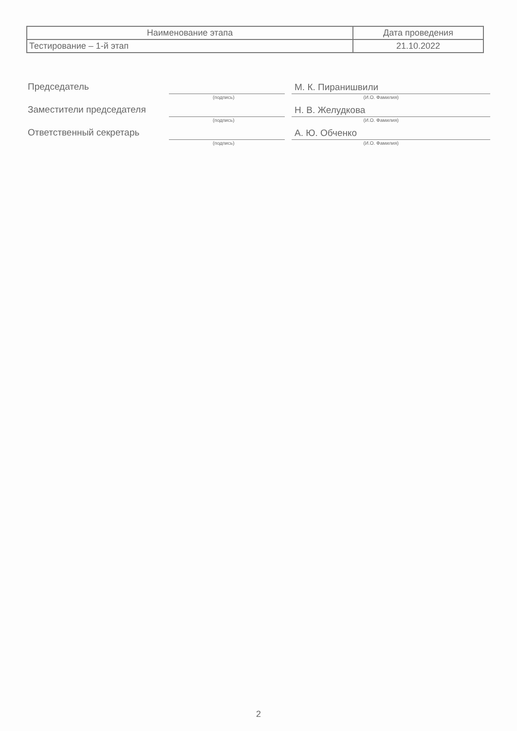| Наименование этапа | Дата проведения |
| --- | --- |
| Тестирование – 1-й этап | 21.10.2022 |
Председатель
М. К. Пиранишвили
(подпись) (И.О. Фамилия)
Заместители председателя
Н. В. Желудкова
(подпись) (И.О. Фамилия)
Ответственный секретарь
А. Ю. Обченко
(подпись) (И.О. Фамилия)
2